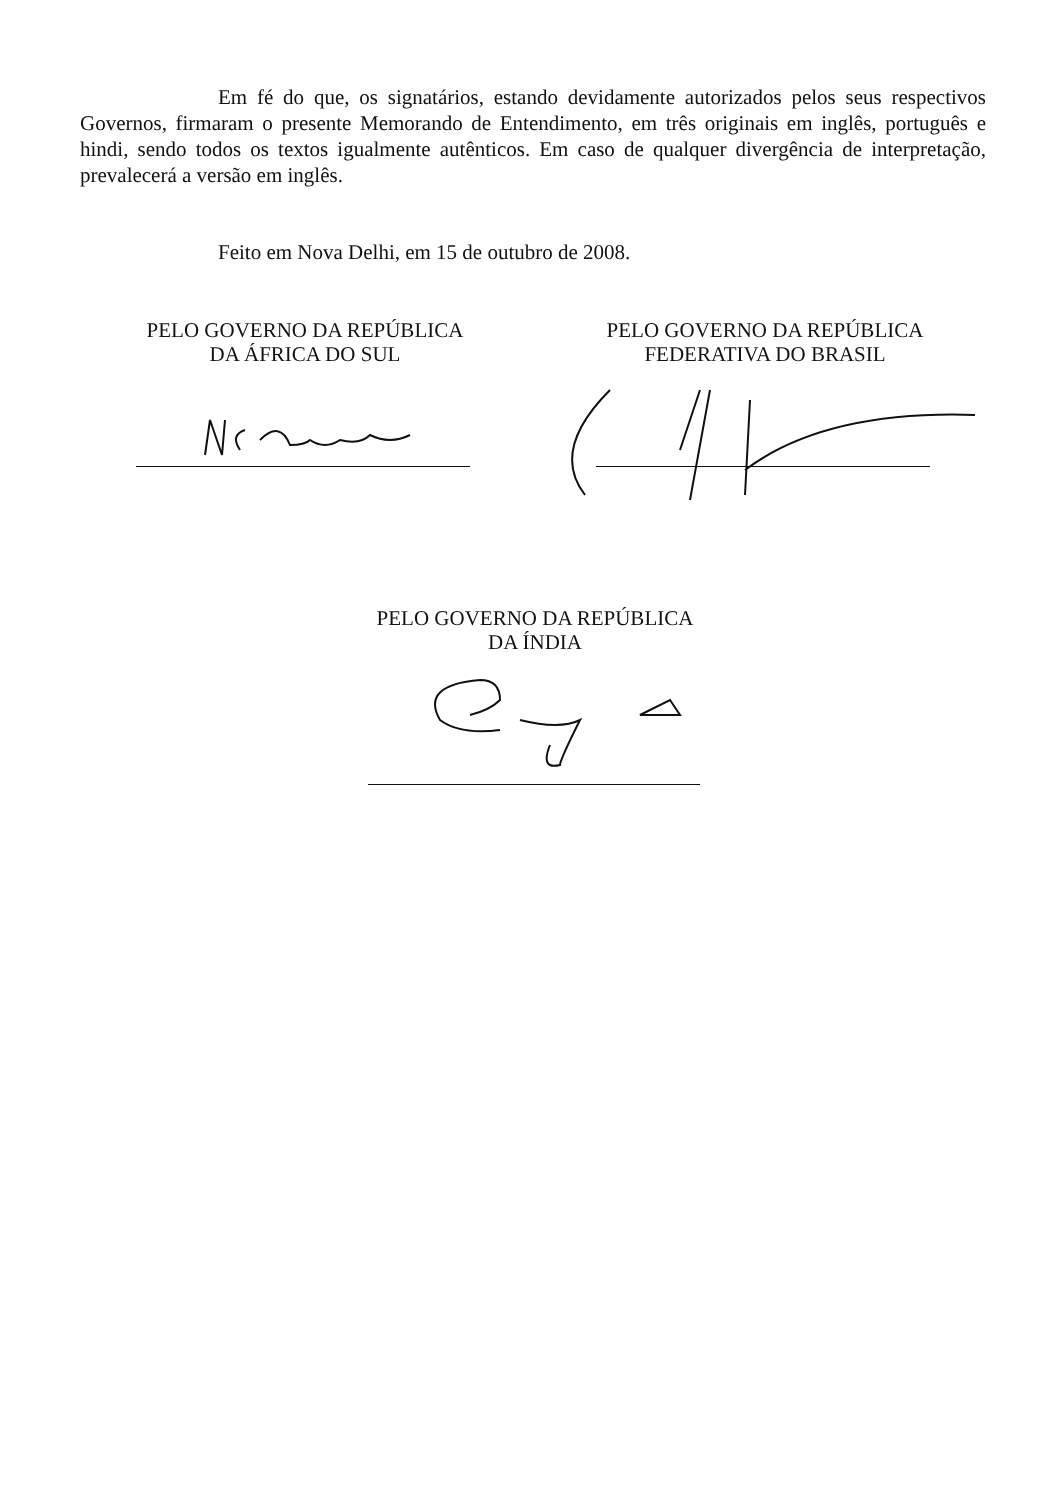Em fé do que, os signatários, estando devidamente autorizados pelos seus respectivos Governos, firmaram o presente Memorando de Entendimento, em três originais em inglês, português e hindi, sendo todos os textos igualmente autênticos. Em caso de qualquer divergência de interpretação, prevalecerá a versão em inglês.
Feito em Nova Delhi, em 15 de outubro de 2008.
PELO GOVERNO DA REPÚBLICA
DA ÁFRICA DO SUL
PELO GOVERNO DA REPÚBLICA
FEDERATIVA DO BRASIL
PELO GOVERNO DA REPÚBLICA
DA ÍNDIA